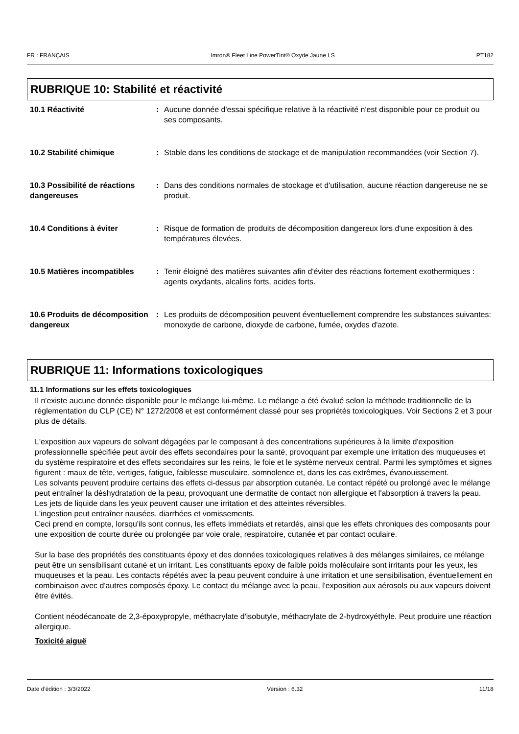FR : FRANÇAIS Imron® Fleet Line PowerTint® Oxyde Jaune LS PT182
RUBRIQUE 10: Stabilité et réactivité
10.1 Réactivité : Aucune donnée d'essai spécifique relative à la réactivité n'est disponible pour ce produit ou ses composants.
10.2 Stabilité chimique : Stable dans les conditions de stockage et de manipulation recommandées (voir Section 7).
10.3 Possibilité de réactions dangereuses
: Dans des conditions normales de stockage et d'utilisation, aucune réaction dangereuse ne se produit.
10.4 Conditions à éviter : Risque de formation de produits de décomposition dangereux lors d'une exposition à des températures élevées.
10.5 Matières incompatibles
: Tenir éloigné des matières suivantes afin d'éviter des réactions fortement exothermiques : agents oxydants, alcalins forts, acides forts.
10.6 Produits de décomposition dangereux
: Les produits de décomposition peuvent éventuellement comprendre les substances suivantes: monoxyde de carbone, dioxyde de carbone, fumée, oxydes d'azote.
RUBRIQUE 11: Informations toxicologiques
11.1 Informations sur les effets toxicologiques
Il n'existe aucune donnée disponible pour le mélange lui-même. Le mélange a été évalué selon la méthode traditionnelle de la réglementation du CLP (CE) N° 1272/2008 et est conformément classé pour ses propriétés toxicologiques. Voir Sections 2 et 3 pour plus de détails.
L'exposition aux vapeurs de solvant dégagées par le composant à des concentrations supérieures à la limite d'exposition professionnelle spécifiée peut avoir des effets secondaires pour la santé, provoquant par exemple une irritation des muqueuses et du système respiratoire et des effets secondaires sur les reins, le foie et le système nerveux central. Parmi les symptômes et signes figurent : maux de tête, vertiges, fatigue, faiblesse musculaire, somnolence et, dans les cas extrêmes, évanouissement.
Les solvants peuvent produire certains des effets ci-dessus par absorption cutanée. Le contact répété ou prolongé avec le mélange peut entraîner la déshydratation de la peau, provoquant une dermatite de contact non allergique et l'absorption à travers la peau.
Les jets de liquide dans les yeux peuvent causer une irritation et des atteintes réversibles.
L'ingestion peut entraîner nausées, diarrhées et vomissements.
Ceci prend en compte, lorsqu'ils sont connus, les effets immédiats et retardés, ainsi que les effets chroniques des composants pour une exposition de courte durée ou prolongée par voie orale, respiratoire, cutanée et par contact oculaire.
Sur la base des propriétés des constituants époxy et des données toxicologiques relatives à des mélanges similaires, ce mélange peut être un sensibilisant cutané et un irritant. Les constituants epoxy de faible poids moléculaire sont irritants pour les yeux, les muqueuses et la peau. Les contacts répétés avec la peau peuvent conduire à une irritation et une sensibilisation, éventuellement en combinaison avec d'autres composés époxy. Le contact du mélange avec la peau, l'exposition aux aérosols ou aux vapeurs doivent être évités.
Contient néodécanoate de 2,3-époxypropyle, méthacrylate d'isobutyle, méthacrylate de 2-hydroxyéthyle. Peut produire une réaction allergique.
Toxicité aiguë
Date d'édition : 3/3/2022 Version : 6.32 11/18